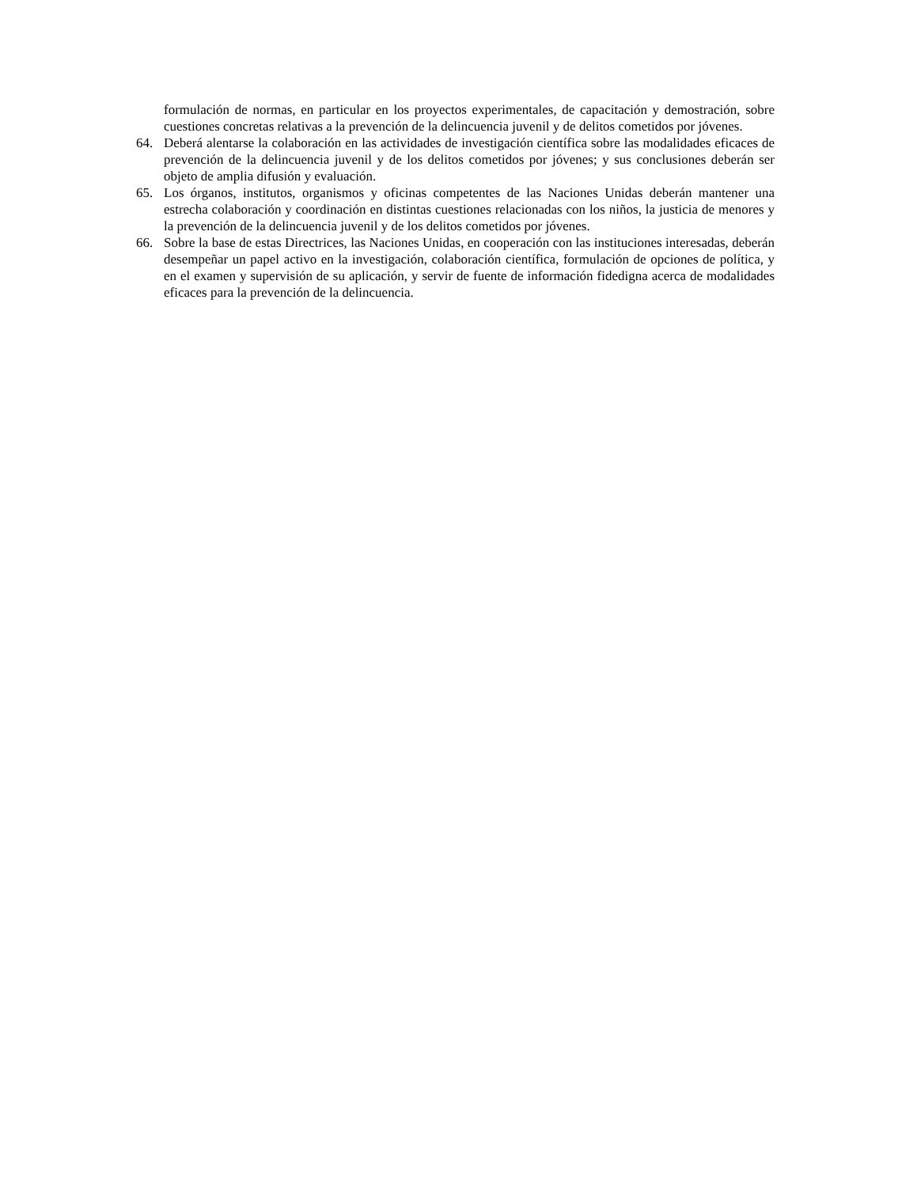formulación de normas, en particular en los proyectos experimentales, de capacitación y demostración, sobre cuestiones concretas relativas a la prevención de la delincuencia juvenil y de delitos cometidos por jóvenes.
64. Deberá alentarse la colaboración en las actividades de investigación científica sobre las modalidades eficaces de prevención de la delincuencia juvenil y de los delitos cometidos por jóvenes; y sus conclusiones deberán ser objeto de amplia difusión y evaluación.
65. Los órganos, institutos, organismos y oficinas competentes de las Naciones Unidas deberán mantener una estrecha colaboración y coordinación en distintas cuestiones relacionadas con los niños, la justicia de menores y la prevención de la delincuencia juvenil y de los delitos cometidos por jóvenes.
66. Sobre la base de estas Directrices, las Naciones Unidas, en cooperación con las instituciones interesadas, deberán desempeñar un papel activo en la investigación, colaboración científica, formulación de opciones de política, y en el examen y supervisión de su aplicación, y servir de fuente de información fidedigna acerca de modalidades eficaces para la prevención de la delincuencia.